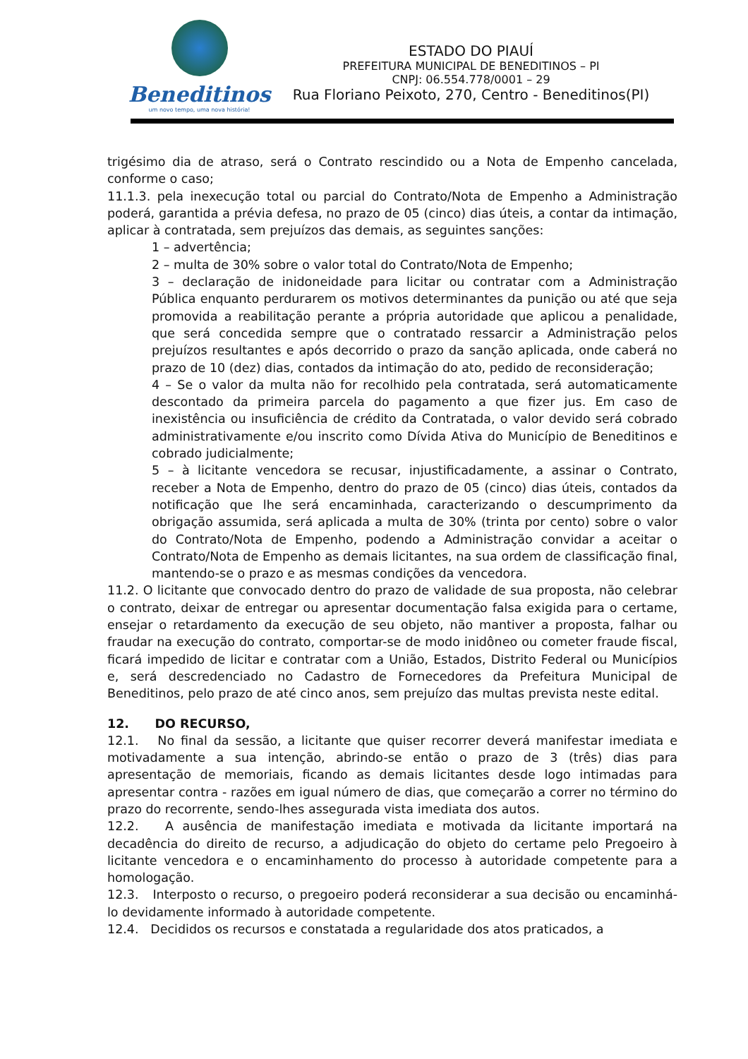Beneditinos
um novo tempo, uma nova história!
ESTADO DO PIAUÍ
PREFEITURA MUNICIPAL DE BENEDITINOS – PI
CNPJ: 06.554.778/0001 – 29
Rua Floriano Peixoto, 270, Centro - Beneditinos(PI)
trigésimo dia de atraso, será o Contrato rescindido ou a Nota de Empenho cancelada, conforme o caso;
11.1.3. pela inexecução total ou parcial do Contrato/Nota de Empenho a Administração poderá, garantida a prévia defesa, no prazo de 05 (cinco) dias úteis, a contar da intimação, aplicar à contratada, sem prejuízos das demais, as seguintes sanções:
1 – advertência;
2 – multa de 30% sobre o valor total do Contrato/Nota de Empenho;
3 – declaração de inidoneidade para licitar ou contratar com a Administração Pública enquanto perdurarem os motivos determinantes da punição ou até que seja promovida a reabilitação perante a própria autoridade que aplicou a penalidade, que será concedida sempre que o contratado ressarcir a Administração pelos prejuízos resultantes e após decorrido o prazo da sanção aplicada, onde caberá no prazo de 10 (dez) dias, contados da intimação do ato, pedido de reconsideração;
4 – Se o valor da multa não for recolhido pela contratada, será automaticamente descontado da primeira parcela do pagamento a que fizer jus. Em caso de inexistência ou insuficiência de crédito da Contratada, o valor devido será cobrado administrativamente e/ou inscrito como Dívida Ativa do Município de Beneditinos e cobrado judicialmente;
5 – à licitante vencedora se recusar, injustificadamente, a assinar o Contrato, receber a Nota de Empenho, dentro do prazo de 05 (cinco) dias úteis, contados da notificação que lhe será encaminhada, caracterizando o descumprimento da obrigação assumida, será aplicada a multa de 30% (trinta por cento) sobre o valor do Contrato/Nota de Empenho, podendo a Administração convidar a aceitar o Contrato/Nota de Empenho as demais licitantes, na sua ordem de classificação final, mantendo-se o prazo e as mesmas condições da vencedora.
11.2. O licitante que convocado dentro do prazo de validade de sua proposta, não celebrar o contrato, deixar de entregar ou apresentar documentação falsa exigida para o certame, ensejar o retardamento da execução de seu objeto, não mantiver a proposta, falhar ou fraudar na execução do contrato, comportar-se de modo inidôneo ou cometer fraude fiscal, ficará impedido de licitar e contratar com a União, Estados, Distrito Federal ou Municípios e, será descredenciado no Cadastro de Fornecedores da Prefeitura Municipal de Beneditinos, pelo prazo de até cinco anos, sem prejuízo das multas prevista neste edital.
12. DO RECURSO,
12.1. No final da sessão, a licitante que quiser recorrer deverá manifestar imediata e motivadamente a sua intenção, abrindo-se então o prazo de 3 (três) dias para apresentação de memoriais, ficando as demais licitantes desde logo intimadas para apresentar contra - razões em igual número de dias, que começarão a correr no término do prazo do recorrente, sendo-lhes assegurada vista imediata dos autos.
12.2. A ausência de manifestação imediata e motivada da licitante importará na decadência do direito de recurso, a adjudicação do objeto do certame pelo Pregoeiro à licitante vencedora e o encaminhamento do processo à autoridade competente para a homologação.
12.3. Interposto o recurso, o pregoeiro poderá reconsiderar a sua decisão ou encaminhá-lo devidamente informado à autoridade competente.
12.4. Decididos os recursos e constatada a regularidade dos atos praticados, a